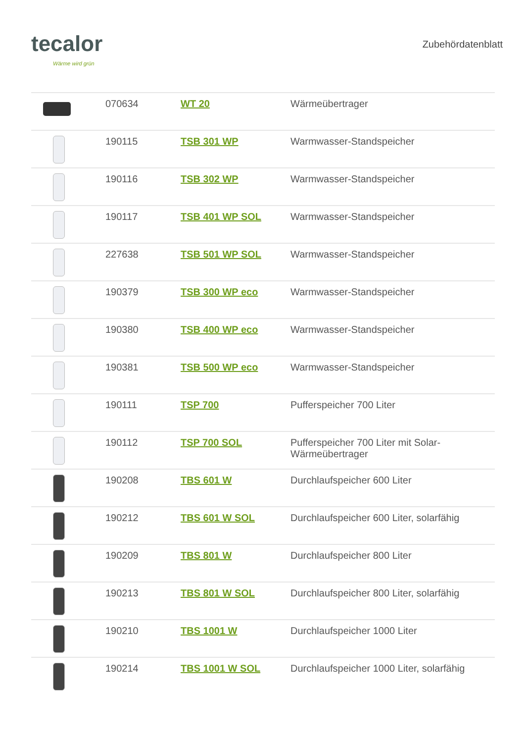tecalor
Wärme wird grün
Zubehördatenblatt
| | 070634 | WT 20 | Wärmeübertrager |
| | 190115 | TSB 301 WP | Warmwasser-Standspeicher |
| | 190116 | TSB 302 WP | Warmwasser-Standspeicher |
| | 190117 | TSB 401 WP SOL | Warmwasser-Standspeicher |
| | 227638 | TSB 501 WP SOL | Warmwasser-Standspeicher |
| | 190379 | TSB 300 WP eco | Warmwasser-Standspeicher |
| | 190380 | TSB 400 WP eco | Warmwasser-Standspeicher |
| | 190381 | TSB 500 WP eco | Warmwasser-Standspeicher |
| | 190111 | TSP 700 | Pufferspeicher 700 Liter |
| | 190112 | TSP 700 SOL | Pufferspeicher 700 Liter mit Solar- Wärmeübertrager |
| | 190208 | TBS 601 W | Durchlaufspeicher 600 Liter |
| | 190212 | TBS 601 W SOL | Durchlaufspeicher 600 Liter, solarfähig |
| | 190209 | TBS 801 W | Durchlaufspeicher 800 Liter |
| | 190213 | TBS 801 W SOL | Durchlaufspeicher 800 Liter, solarfähig |
| | 190210 | TBS 1001 W | Durchlaufspeicher 1000 Liter |
| | 190214 | TBS 1001 W SOL | Durchlaufspeicher 1000 Liter, solarfähig |